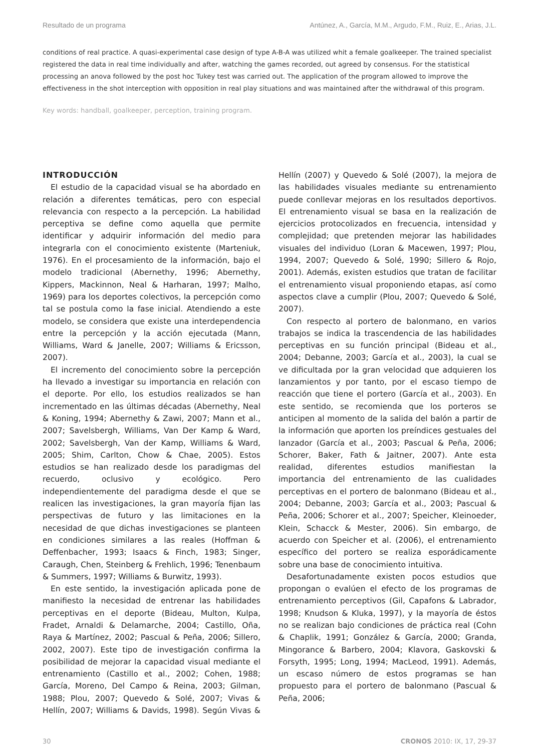Resultado de un programa Antúnez, A., García, M.M., Argudo, F.M., Ruiz, E., Arias, J.L.
conditions of real practice. A quasi-experimental case design of type A-B-A was utilized whit a female goalkeeper. The trained specialist registered the data in real time individually and after, watching the games recorded, out agreed by consensus. For the statistical processing an anova followed by the post hoc Tukey test was carried out. The application of the program allowed to improve the effectiveness in the shot interception with opposition in real play situations and was maintained after the withdrawal of this program.
Key words: handball, goalkeeper, perception, training program.
INTRODUCCIÓN
El estudio de la capacidad visual se ha abordado en relación a diferentes temáticas, pero con especial relevancia con respecto a la percepción. La habilidad perceptiva se define como aquella que permite identificar y adquirir información del medio para integrarla con el conocimiento existente (Marteniuk, 1976). En el procesamiento de la información, bajo el modelo tradicional (Abernethy, 1996; Abernethy, Kippers, Mackinnon, Neal & Harharan, 1997; Malho, 1969) para los deportes colectivos, la percepción como tal se postula como la fase inicial. Atendiendo a este modelo, se considera que existe una interdependencia entre la percepción y la acción ejecutada (Mann, Williams, Ward & Janelle, 2007; Williams & Ericsson, 2007).
El incremento del conocimiento sobre la percepción ha llevado a investigar su importancia en relación con el deporte. Por ello, los estudios realizados se han incrementado en las últimas décadas (Abernethy, Neal & Koning, 1994; Abernethy & Zawi, 2007; Mann et al., 2007; Savelsbergh, Williams, Van Der Kamp & Ward, 2002; Savelsbergh, Van der Kamp, Williams & Ward, 2005; Shim, Carlton, Chow & Chae, 2005). Estos estudios se han realizado desde los paradigmas del recuerdo, oclusivo y ecológico. Pero independientemente del paradigma desde el que se realicen las investigaciones, la gran mayoría fijan las perspectivas de futuro y las limitaciones en la necesidad de que dichas investigaciones se planteen en condiciones similares a las reales (Hoffman & Deffenbacher, 1993; Isaacs & Finch, 1983; Singer, Caraugh, Chen, Steinberg & Frehlich, 1996; Tenenbaum & Summers, 1997; Williams & Burwitz, 1993).
En este sentido, la investigación aplicada pone de manifiesto la necesidad de entrenar las habilidades perceptivas en el deporte (Bideau, Multon, Kulpa, Fradet, Arnaldi & Delamarche, 2004; Castillo, Oña, Raya & Martínez, 2002; Pascual & Peña, 2006; Sillero, 2002, 2007). Este tipo de investigación confirma la posibilidad de mejorar la capacidad visual mediante el entrenamiento (Castillo et al., 2002; Cohen, 1988; García, Moreno, Del Campo & Reina, 2003; Gilman, 1988; Plou, 2007; Quevedo & Solé, 2007; Vivas & Hellín, 2007; Williams & Davids, 1998). Según Vivas & Hellín (2007) y Quevedo & Solé (2007), la mejora de las habilidades visuales mediante su entrenamiento puede conllevar mejoras en los resultados deportivos. El entrenamiento visual se basa en la realización de ejercicios protocolizados en frecuencia, intensidad y complejidad; que pretenden mejorar las habilidades visuales del individuo (Loran & Macewen, 1997; Plou, 1994, 2007; Quevedo & Solé, 1990; Sillero & Rojo, 2001). Además, existen estudios que tratan de facilitar el entrenamiento visual proponiendo etapas, así como aspectos clave a cumplir (Plou, 2007; Quevedo & Solé, 2007).
Con respecto al portero de balonmano, en varios trabajos se indica la trascendencia de las habilidades perceptivas en su función principal (Bideau et al., 2004; Debanne, 2003; García et al., 2003), la cual se ve dificultada por la gran velocidad que adquieren los lanzamientos y por tanto, por el escaso tiempo de reacción que tiene el portero (García et al., 2003). En este sentido, se recomienda que los porteros se anticipen al momento de la salida del balón a partir de la información que aporten los preíndices gestuales del lanzador (García et al., 2003; Pascual & Peña, 2006; Schorer, Baker, Fath & Jaitner, 2007). Ante esta realidad, diferentes estudios manifiestan la importancia del entrenamiento de las cualidades perceptivas en el portero de balonmano (Bideau et al., 2004; Debanne, 2003; García et al., 2003; Pascual & Peña, 2006; Schorer et al., 2007; Speicher, Kleinoeder, Klein, Schacck & Mester, 2006). Sin embargo, de acuerdo con Speicher et al. (2006), el entrenamiento específico del portero se realiza esporádicamente sobre una base de conocimiento intuitiva.
Desafortunadamente existen pocos estudios que propongan o evalúen el efecto de los programas de entrenamiento perceptivos (Gil, Capafons & Labrador, 1998; Knudson & Kluka, 1997), y la mayoría de éstos no se realizan bajo condiciones de práctica real (Cohn & Chaplik, 1991; González & García, 2000; Granda, Mingorance & Barbero, 2004; Klavora, Gaskovski & Forsyth, 1995; Long, 1994; MacLeod, 1991). Además, un escaso número de estos programas se han propuesto para el portero de balonmano (Pascual & Peña, 2006;
30 CRONOS 2010: IX, 17, 29-37